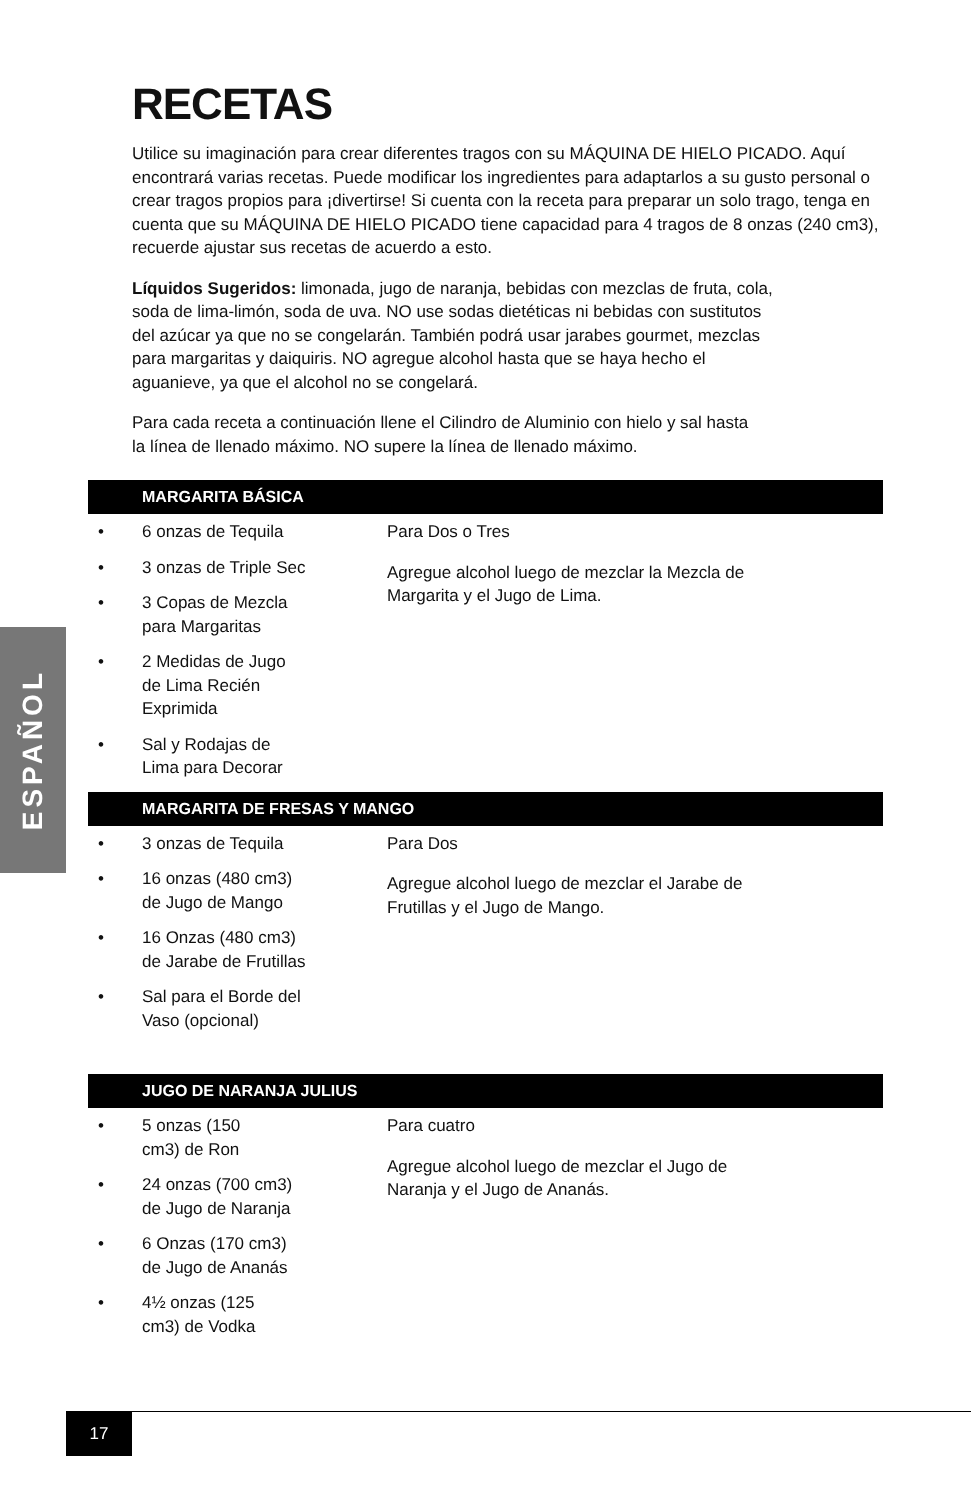ESPAÑOL
RECETAS
Utilice su imaginación para crear diferentes tragos con su MÁQUINA DE HIELO PICADO. Aquí encontrará varias recetas. Puede modificar los ingredientes para adaptarlos a su gusto personal o crear tragos propios para ¡divertirse! Si cuenta con la receta para preparar un solo trago, tenga en cuenta que su MÁQUINA DE HIELO PICADO tiene capacidad para 4 tragos de 8 onzas (240 cm3), recuerde ajustar sus recetas de acuerdo a esto.
Líquidos Sugeridos: limonada, jugo de naranja, bebidas con mezclas de fruta, cola, soda de lima-limón, soda de uva. NO use sodas dietéticas ni bebidas con sustitutos del azúcar ya que no se congelarán. También podrá usar jarabes gourmet, mezclas para margaritas y daiquiris. NO agregue alcohol hasta que se haya hecho el aguanieve, ya que el alcohol no se congelará.
Para cada receta a continuación llene el Cilindro de Aluminio con hielo y sal hasta la línea de llenado máximo. NO supere la línea de llenado máximo.
MARGARITA BÁSICA
• 6 onzas de Tequila
• 3 onzas de Triple Sec
• 3 Copas de Mezcla
para Margaritas
• 2 Medidas de Jugo
de Lima Recién
Exprimida
• Sal y Rodajas de
Lima para Decorar
Para Dos o Tres
Agregue alcohol luego de mezclar la Mezcla de Margarita y el Jugo de Lima.
MARGARITA DE FRESAS Y MANGO
• 3 onzas de Tequila
• 16 onzas (480 cm3)
de Jugo de Mango
• 16 Onzas (480 cm3)
de Jarabe de Frutillas
• Sal para el Borde del
Vaso (opcional)
Para Dos
Agregue alcohol luego de mezclar el Jarabe de Frutillas y el Jugo de Mango.
JUGO DE NARANJA JULIUS
• 5 onzas (150
cm3) de Ron
• 24 onzas (700 cm3)
de Jugo de Naranja
• 6 Onzas (170 cm3)
de Jugo de Ananás
• 4½ onzas (125
cm3) de Vodka
Para cuatro
Agregue alcohol luego de mezclar el Jugo de Naranja y el Jugo de Ananás.
17